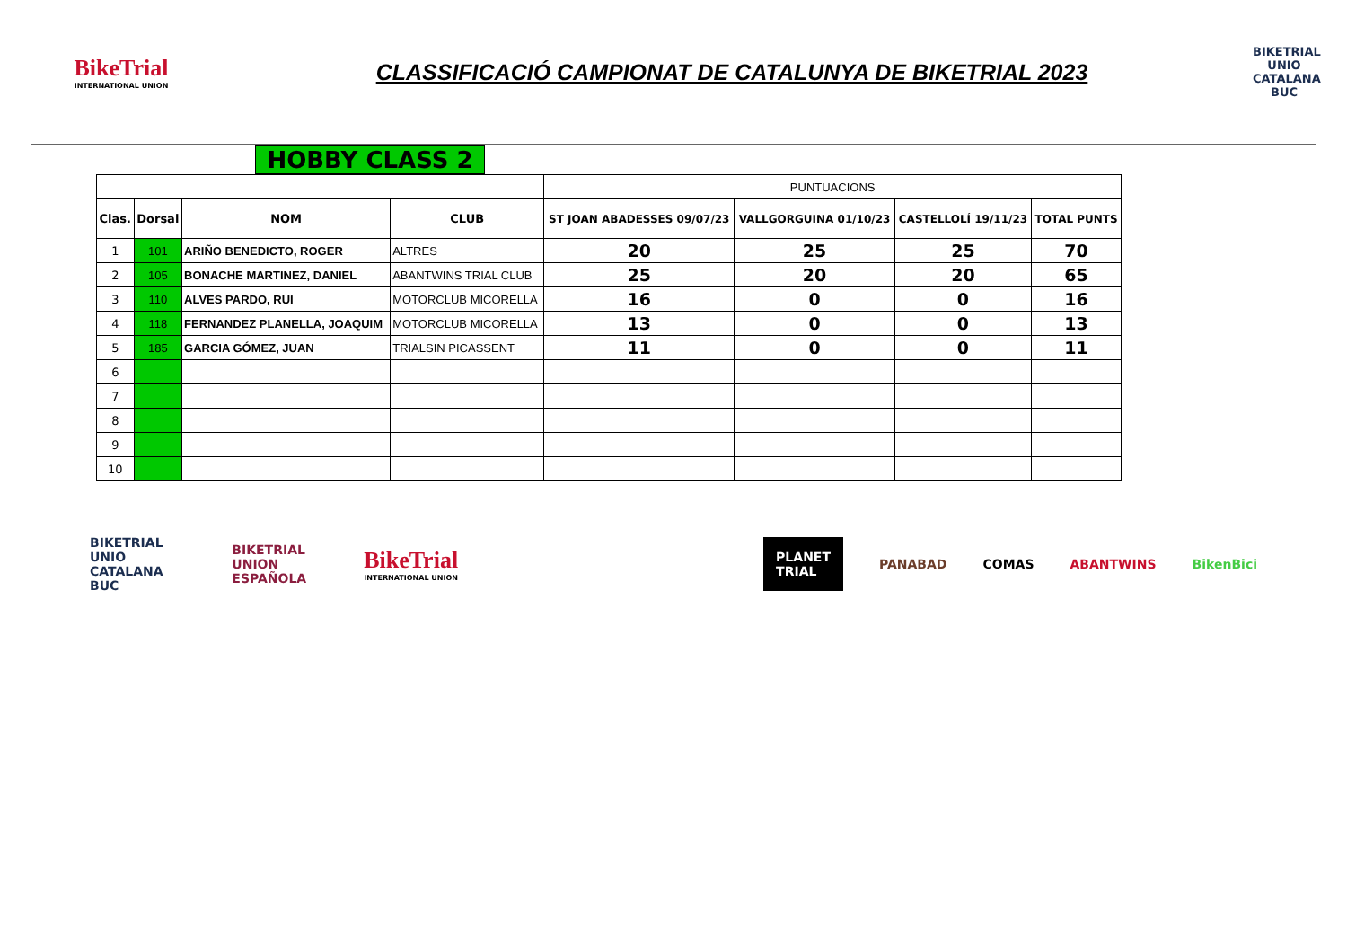BikeTrial
INTERNATIONAL UNION
CLASSIFICACIÓ CAMPIONAT DE CATALUNYA DE BIKETRIAL 2023
BIKETRIAL UNIO CATALANA BUC
HOBBY CLASS 2
| | | | | PUNTUACIONS | | | |
| Clas. | Dorsal | NOM | CLUB | ST JOAN ABADESSES 09/07/23 | VALLGORGUINA 01/10/23 | CASTELLOLÍ 19/11/23 | TOTAL PUNTS |
| 1 | 101 | ARIÑO BENEDICTO, ROGER | ALTRES | 20 | 25 | 25 | 70 |
| 2 | 105 | BONACHE MARTINEZ, DANIEL | ABANTWINS TRIAL CLUB | 25 | 20 | 20 | 65 |
| 3 | 110 | ALVES PARDO, RUI | MOTORCLUB MICORELLA | 16 | 0 | 0 | 16 |
| 4 | 118 | FERNANDEZ PLANELLA, JOAQUIM | MOTORCLUB MICORELLA | 13 | 0 | 0 | 13 |
| 5 | 185 | GARCIA GÓMEZ, JUAN | TRIALSIN PICASSENT | 11 | 0 | 0 | 11 |
| 6 | | | | | | | |
| 7 | | | | | | | |
| 8 | | | | | | | |
| 9 | | | | | | | |
| 10 | | | | | | | |
BIKETRIAL UNIO CATALANA BUC BIKETRIAL UNION ESPAÑOLA BikeTrial
INTERNATIONAL UNION PLANET TRIAL PANABAD COMAS ABANTWINS BikenBici